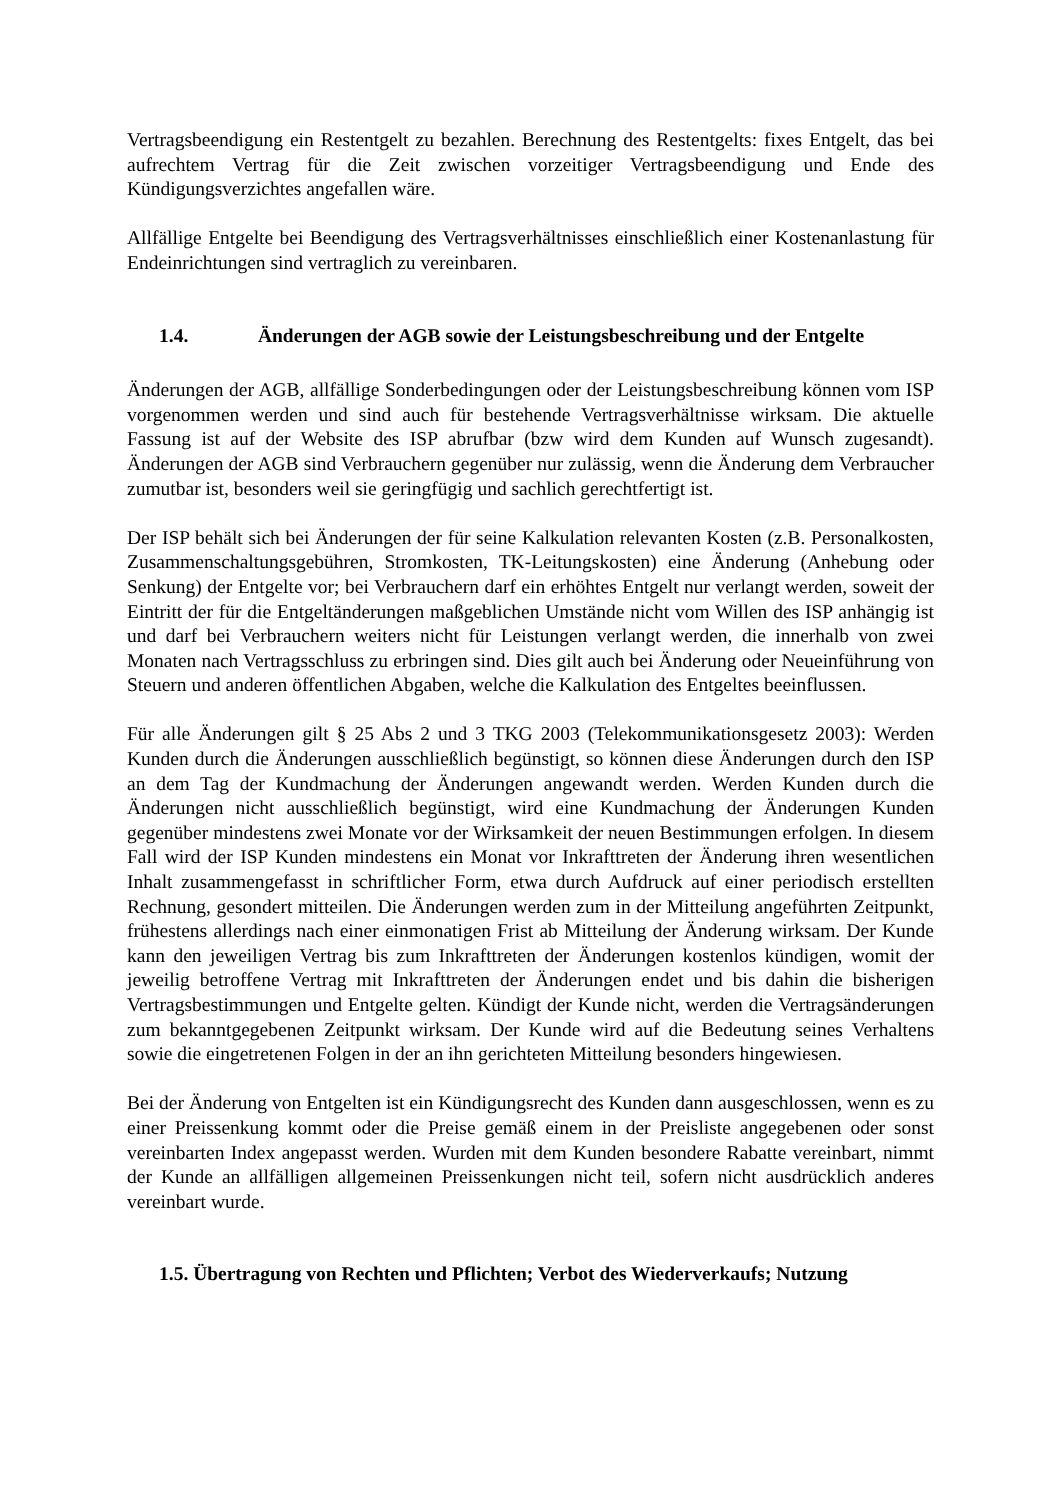Vertragsbeendigung ein Restentgelt zu bezahlen. Berechnung des Restentgelts: fixes Entgelt, das bei aufrechtem Vertrag für die Zeit zwischen vorzeitiger Vertragsbeendigung und Ende des Kündigungsverzichtes angefallen wäre.
Allfällige Entgelte bei Beendigung des Vertragsverhältnisses einschließlich einer Kostenanlastung für Endeinrichtungen sind vertraglich zu vereinbaren.
1.4. Änderungen der AGB sowie der Leistungsbeschreibung und der Entgelte
Änderungen der AGB, allfällige Sonderbedingungen oder der Leistungsbeschreibung können vom ISP vorgenommen werden und sind auch für bestehende Vertragsverhältnisse wirksam. Die aktuelle Fassung ist auf der Website des ISP abrufbar (bzw wird dem Kunden auf Wunsch zugesandt). Änderungen der AGB sind Verbrauchern gegenüber nur zulässig, wenn die Änderung dem Verbraucher zumutbar ist, besonders weil sie geringfügig und sachlich gerechtfertigt ist.
Der ISP behält sich bei Änderungen der für seine Kalkulation relevanten Kosten (z.B. Personalkosten, Zusammenschaltungsgebühren, Stromkosten, TK-Leitungskosten) eine Änderung (Anhebung oder Senkung) der Entgelte vor; bei Verbrauchern darf ein erhöhtes Entgelt nur verlangt werden, soweit der Eintritt der für die Entgeltänderungen maßgeblichen Umstände nicht vom Willen des ISP anhängig ist und darf bei Verbrauchern weiters nicht für Leistungen verlangt werden, die innerhalb von zwei Monaten nach Vertragsschluss zu erbringen sind. Dies gilt auch bei Änderung oder Neueinführung von Steuern und anderen öffentlichen Abgaben, welche die Kalkulation des Entgeltes beeinflussen.
Für alle Änderungen gilt § 25 Abs 2 und 3 TKG 2003 (Telekommunikationsgesetz 2003): Werden Kunden durch die Änderungen ausschließlich begünstigt, so können diese Änderungen durch den ISP an dem Tag der Kundmachung der Änderungen angewandt werden. Werden Kunden durch die Änderungen nicht ausschließlich begünstigt, wird eine Kundmachung der Änderungen Kunden gegenüber mindestens zwei Monate vor der Wirksamkeit der neuen Bestimmungen erfolgen. In diesem Fall wird der ISP Kunden mindestens ein Monat vor Inkrafttreten der Änderung ihren wesentlichen Inhalt zusammengefasst in schriftlicher Form, etwa durch Aufdruck auf einer periodisch erstellten Rechnung, gesondert mitteilen. Die Änderungen werden zum in der Mitteilung angeführten Zeitpunkt, frühestens allerdings nach einer einmonatigen Frist ab Mitteilung der Änderung wirksam. Der Kunde kann den jeweiligen Vertrag bis zum Inkrafttreten der Änderungen kostenlos kündigen, womit der jeweilig betroffene Vertrag mit Inkrafttreten der Änderungen endet und bis dahin die bisherigen Vertragsbestimmungen und Entgelte gelten. Kündigt der Kunde nicht, werden die Vertragsänderungen zum bekanntgegebenen Zeitpunkt wirksam. Der Kunde wird auf die Bedeutung seines Verhaltens sowie die eingetretenen Folgen in der an ihn gerichteten Mitteilung besonders hingewiesen.
Bei der Änderung von Entgelten ist ein Kündigungsrecht des Kunden dann ausgeschlossen, wenn es zu einer Preissenkung kommt oder die Preise gemäß einem in der Preisliste angegebenen oder sonst vereinbarten Index angepasst werden. Wurden mit dem Kunden besondere Rabatte vereinbart, nimmt der Kunde an allfälligen allgemeinen Preissenkungen nicht teil, sofern nicht ausdrücklich anderes vereinbart wurde.
1.5. Übertragung von Rechten und Pflichten; Verbot des Wiederverkaufs; Nutzung